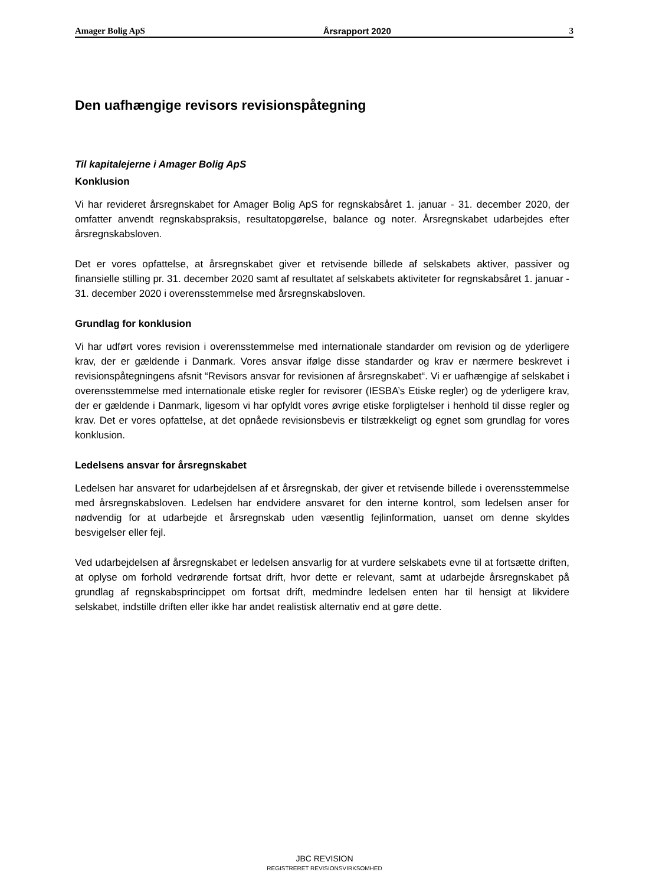Amager Bolig ApS Årsrapport 2020 3
Den uafhængige revisors revisionspåtegning
Til kapitalejerne i Amager Bolig ApS
Konklusion
Vi har revideret årsregnskabet for Amager Bolig ApS for regnskabsåret 1. januar - 31. december 2020, der omfatter anvendt regnskabspraksis, resultatopgørelse, balance og noter. Årsregnskabet udarbejdes efter årsregnskabsloven.
Det er vores opfattelse, at årsregnskabet giver et retvisende billede af selskabets aktiver, passiver og finansielle stilling pr. 31. december 2020 samt af resultatet af selskabets aktiviteter for regnskabsåret 1. januar - 31. december 2020 i overensstemmelse med årsregnskabsloven.
Grundlag for konklusion
Vi har udført vores revision i overensstemmelse med internationale standarder om revision og de yderligere krav, der er gældende i Danmark. Vores ansvar ifølge disse standarder og krav er nærmere beskrevet i revisionspåtegningens afsnit “Revisors ansvar for revisionen af årsregnskabet“. Vi er uafhængige af selskabet i overensstemmelse med internationale etiske regler for revisorer (IESBA’s Etiske regler) og de yderligere krav, der er gældende i Danmark, ligesom vi har opfyldt vores øvrige etiske forpligtelser i henhold til disse regler og krav. Det er vores opfattelse, at det opnåede revisionsbevis er tilstrækkeligt og egnet som grundlag for vores konklusion.
Ledelsens ansvar for årsregnskabet
Ledelsen har ansvaret for udarbejdelsen af et årsregnskab, der giver et retvisende billede i overensstemmelse med årsregnskabsloven. Ledelsen har endvidere ansvaret for den interne kontrol, som ledelsen anser for nødvendig for at udarbejde et årsregnskab uden væsentlig fejlinformation, uanset om denne skyldes besvigelser eller fejl.
Ved udarbejdelsen af årsregnskabet er ledelsen ansvarlig for at vurdere selskabets evne til at fortsætte driften, at oplyse om forhold vedrørende fortsat drift, hvor dette er relevant, samt at udarbejde årsregnskabet på grundlag af regnskabsprincippet om fortsat drift, medmindre ledelsen enten har til hensigt at likvidere selskabet, indstille driften eller ikke har andet realistisk alternativ end at gøre dette.
JBC REVISION
REGISTRERET REVISIONSVIRKSOMHED